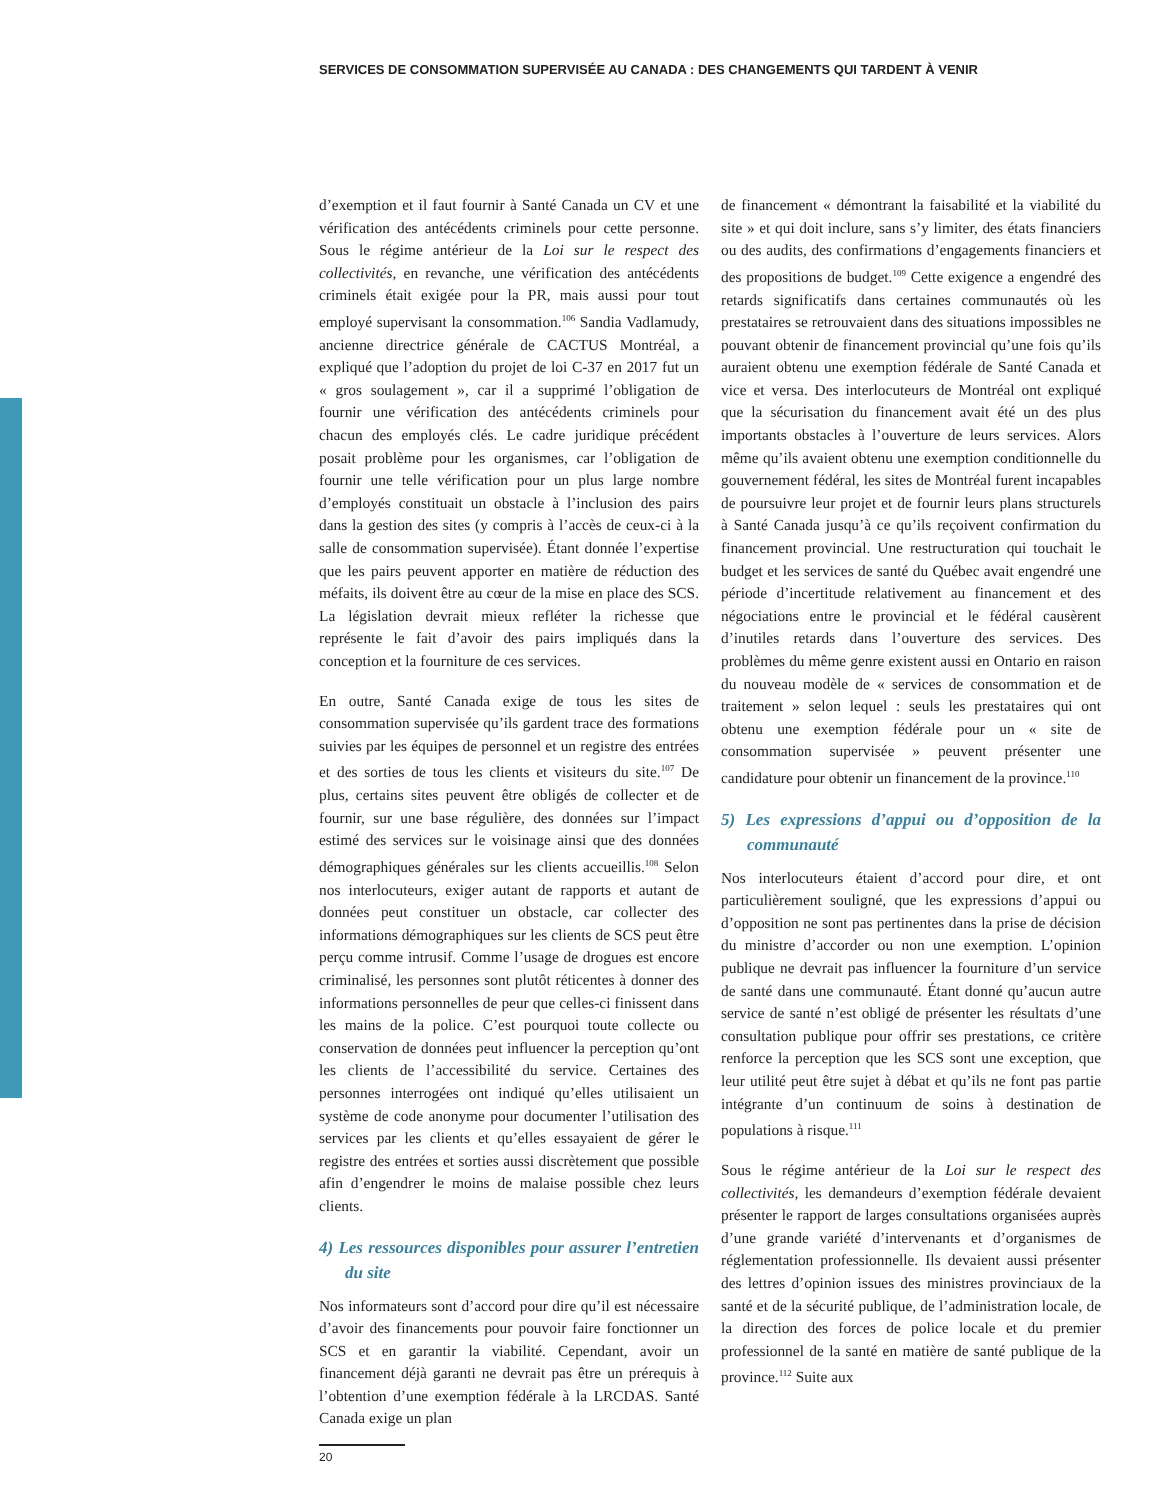SERVICES DE CONSOMMATION SUPERVISÉE AU CANADA : DES CHANGEMENTS QUI TARDENT À VENIR
d’exemption et il faut fournir à Santé Canada un CV et une vérification des antécédents criminels pour cette personne. Sous le régime antérieur de la Loi sur le respect des collectivités, en revanche, une vérification des antécédents criminels était exigée pour la PR, mais aussi pour tout employé supervisant la consommation.<sup>106</sup> Sandia Vadlamudy, ancienne directrice générale de CACTUS Montréal, a expliqué que l’adoption du projet de loi C-37 en 2017 fut un « gros soulagement », car il a supprimé l’obligation de fournir une vérification des antécédents criminels pour chacun des employés clés. Le cadre juridique précédent posait problème pour les organismes, car l’obligation de fournir une telle vérification pour un plus large nombre d’employés constituait un obstacle à l’inclusion des pairs dans la gestion des sites (y compris à l’accès de ceux-ci à la salle de consommation supervisée). Étant donnée l’expertise que les pairs peuvent apporter en matière de réduction des méfaits, ils doivent être au cœur de la mise en place des SCS. La législation devrait mieux refléter la richesse que représente le fait d’avoir des pairs impliqués dans la conception et la fourniture de ces services.
En outre, Santé Canada exige de tous les sites de consommation supervisée qu’ils gardent trace des formations suivies par les équipes de personnel et un registre des entrées et des sorties de tous les clients et visiteurs du site.<sup>107</sup> De plus, certains sites peuvent être obligés de collecter et de fournir, sur une base régulière, des données sur l’impact estimé des services sur le voisinage ainsi que des données démographiques générales sur les clients accueillis.<sup>108</sup> Selon nos interlocuteurs, exiger autant de rapports et autant de données peut constituer un obstacle, car collecter des informations démographiques sur les clients de SCS peut être perçu comme intrusif. Comme l’usage de drogues est encore criminalisé, les personnes sont plutôt réticentes à donner des informations personnelles de peur que celles-ci finissent dans les mains de la police. C’est pourquoi toute collecte ou conservation de données peut influencer la perception qu’ont les clients de l’accessibilité du service. Certaines des personnes interrogées ont indiqué qu’elles utilisaient un système de code anonyme pour documenter l’utilisation des services par les clients et qu’elles essayaient de gérer le registre des entrées et sorties aussi discrètement que possible afin d’engendrer le moins de malaise possible chez leurs clients.
4) Les ressources disponibles pour assurer l’entretien du site
Nos informateurs sont d’accord pour dire qu’il est nécessaire d’avoir des financements pour pouvoir faire fonctionner un SCS et en garantir la viabilité. Cependant, avoir un financement déjà garanti ne devrait pas être un prérequis à l’obtention d’une exemption fédérale à la LRCDAS. Santé Canada exige un plan
de financement « démontrant la faisabilité et la viabilité du site » et qui doit inclure, sans s’y limiter, des états financiers ou des audits, des confirmations d’engagements financiers et des propositions de budget.<sup>109</sup> Cette exigence a engendré des retards significatifs dans certaines communautés où les prestataires se retrouvaient dans des situations impossibles ne pouvant obtenir de financement provincial qu’une fois qu’ils auraient obtenu une exemption fédérale de Santé Canada et vice et versa. Des interlocuteurs de Montréal ont expliqué que la sécurisation du financement avait été un des plus importants obstacles à l’ouverture de leurs services. Alors même qu’ils avaient obtenu une exemption conditionnelle du gouvernement fédéral, les sites de Montréal furent incapables de poursuivre leur projet et de fournir leurs plans structurels à Santé Canada jusqu’à ce qu’ils reçoivent confirmation du financement provincial. Une restructuration qui touchait le budget et les services de santé du Québec avait engendré une période d’incertitude relativement au financement et des négociations entre le provincial et le fédéral causèrent d’inutiles retards dans l’ouverture des services. Des problèmes du même genre existent aussi en Ontario en raison du nouveau modèle de « services de consommation et de traitement » selon lequel : seuls les prestataires qui ont obtenu une exemption fédérale pour un « site de consommation supervisée » peuvent présenter une candidature pour obtenir un financement de la province.<sup>110</sup>
5) Les expressions d’appui ou d’opposition de la communauté
Nos interlocuteurs étaient d’accord pour dire, et ont particulièrement souligné, que les expressions d’appui ou d’opposition ne sont pas pertinentes dans la prise de décision du ministre d’accorder ou non une exemption. L’opinion publique ne devrait pas influencer la fourniture d’un service de santé dans une communauté. Étant donné qu’aucun autre service de santé n’est obligé de présenter les résultats d’une consultation publique pour offrir ses prestations, ce critère renforce la perception que les SCS sont une exception, que leur utilité peut être sujet à débat et qu’ils ne font pas partie intégrante d’un continuum de soins à destination de populations à risque.<sup>111</sup>
Sous le régime antérieur de la Loi sur le respect des collectivités, les demandeurs d’exemption fédérale devaient présenter le rapport de larges consultations organisées auprès d’une grande variété d’intervenants et d’organismes de réglementation professionnelle. Ils devaient aussi présenter des lettres d’opinion issues des ministres provinciaux de la santé et de la sécurité publique, de l’administration locale, de la direction des forces de police locale et du premier professionnel de la santé en matière de santé publique de la province.<sup>112</sup> Suite aux
20